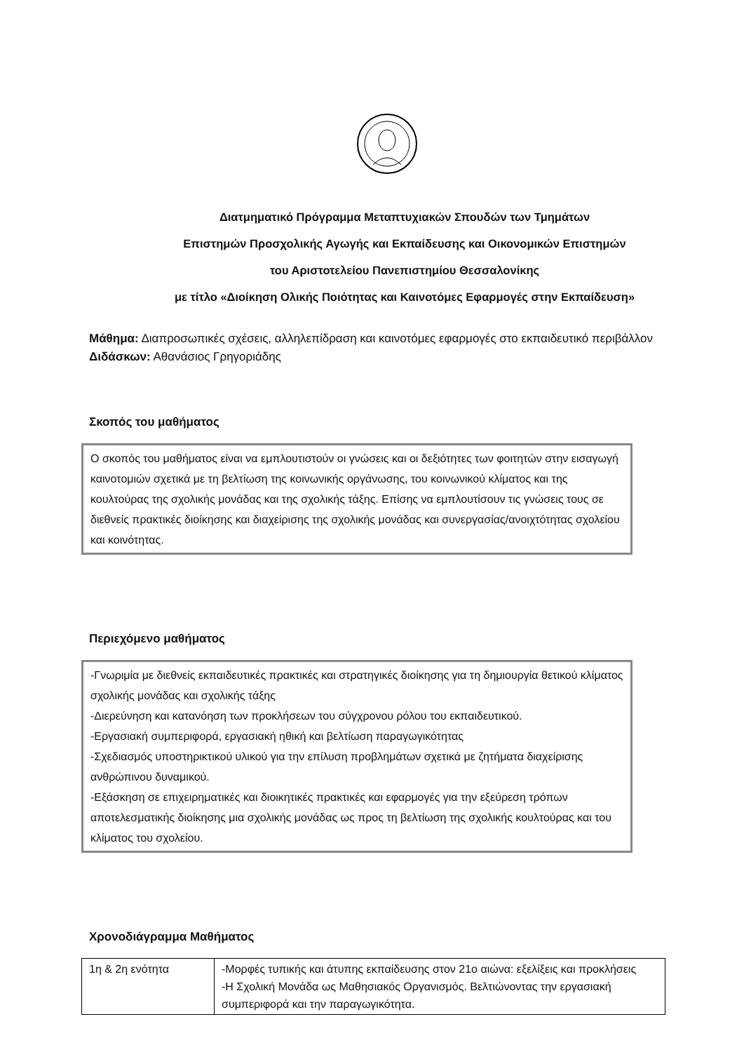Διατμηματικό Πρόγραμμα Μεταπτυχιακών Σπουδών των Τμημάτων
Επιστημών Προσχολικής Αγωγής και Εκπαίδευσης και Οικονομικών Επιστημών
του Αριστοτελείου Πανεπιστημίου Θεσσαλονίκης
με τίτλο «Διοίκηση Ολικής Ποιότητας και Καινοτόμες Εφαρμογές στην Εκπαίδευση»
Μάθημα: Διαπροσωπικές σχέσεις, αλληλεπίδραση και καινοτόμες εφαρμογές στο εκπαιδευτικό περιβάλλον
Διδάσκων: Αθανάσιος Γρηγοριάδης
Σκοπός του μαθήματος
Ο σκοπός του μαθήματος είναι να εμπλουτιστούν οι γνώσεις και οι δεξιότητες των φοιτητών στην εισαγωγή καινοτομιών σχετικά με τη βελτίωση της κοινωνικής οργάνωσης, του κοινωνικού κλίματος και της κουλτούρας της σχολικής μονάδας και της σχολικής τάξης. Επίσης να εμπλουτίσουν τις γνώσεις τους σε διεθνείς πρακτικές διοίκησης και διαχείρισης της σχολικής μονάδας και συνεργασίας/ανοιχτότητας σχολείου και κοινότητας.
Περιεχόμενο μαθήματος
-Γνωριμία με διεθνείς εκπαιδευτικές πρακτικές και στρατηγικές διοίκησης για τη δημιουργία θετικού κλίματος σχολικής μονάδας και σχολικής τάξης
-Διερεύνηση και κατανόηση των προκλήσεων του σύγχρονου ρόλου του εκπαιδευτικού.
-Εργασιακή συμπεριφορά, εργασιακή ηθική και βελτίωση παραγωγικότητας
-Σχεδιασμός υποστηρικτικού υλικού για την επίλυση προβλημάτων σχετικά με ζητήματα διαχείρισης ανθρώπινου δυναμικού.
-Εξάσκηση σε επιχειρηματικές και διοικητικές πρακτικές και εφαρμογές για την εξεύρεση τρόπων αποτελεσματικής διοίκησης μια σχολικής μονάδας ως προς τη βελτίωση της σχολικής κουλτούρας και του κλίματος του σχολείου.
Χρονοδιάγραμμα Μαθήματος
| 1η & 2η ενότητα | -Μορφές τυπικής και άτυπης εκπαίδευσης στον 21ο αιώνα: εξελίξεις και προκλήσεις -Η Σχολική Μονάδα ως Μαθησιακός Οργανισμός. Βελτιώνοντας την εργασιακή συμπεριφορά και την παραγωγικότητα. |